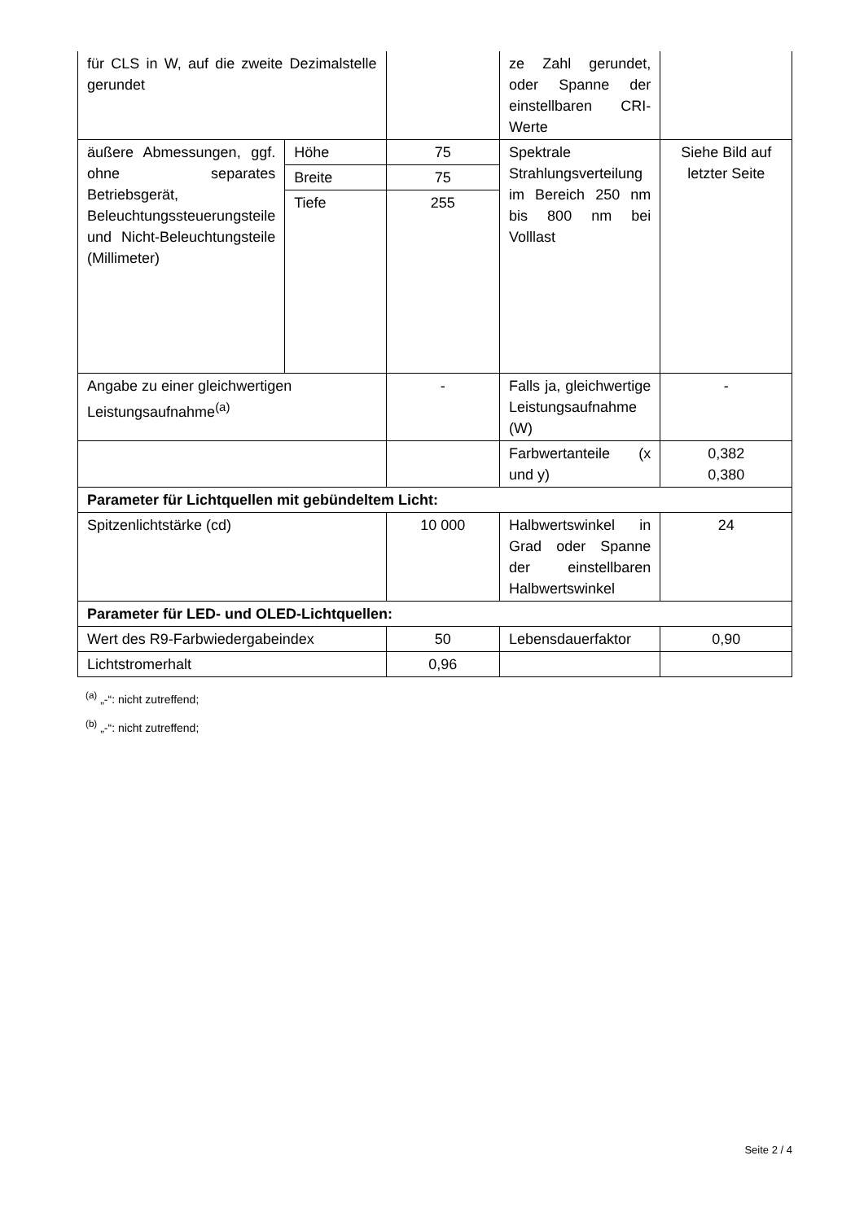| für CLS in W, auf die zweite Dezimalstelle gerundet | | | ze Zahl gerundet, oder Spanne der einstellbaren CRI-Werte | |
| äußere Abmessungen, ggf. ohne separates Betriebsgerät, Beleuchtungssteuerungsteile und Nicht-Beleuchtungsteile (Millimeter) | Höhe | 75 | Spektrale Strahlungsverteilung im Bereich 250 nm bis 800 nm bei Volllast | Siehe Bild auf letzter Seite |
| | Breite | 75 | | |
| | Tiefe | 255 | | |
| Angabe zu einer gleichwertigen Leistungsaufnahme<sup>(a)</sup> | | - | Falls ja, gleichwertige Leistungsaufnahme (W) | - |
| | | | Farbwertanteile (x und y) | 0,382 0,380 |
| Parameter für Lichtquellen mit gebündeltem Licht: | | | | |
| Spitzenlichtstärke (cd) | | 10 000 | Halbwertswinkel in Grad oder Spanne der einstellbaren Halbwertswinkel | 24 |
| Parameter für LED- und OLED-Lichtquellen: | | | | |
| Wert des R9-Farbwiedergabeindex | | 50 | Lebensdauerfaktor | 0,90 |
| Lichtstromerhalt | | 0,96 | | |
<sup>(a)</sup> „-“: nicht zutreffend;
<sup>(b)</sup> „-“: nicht zutreffend;
Seite 2 / 4